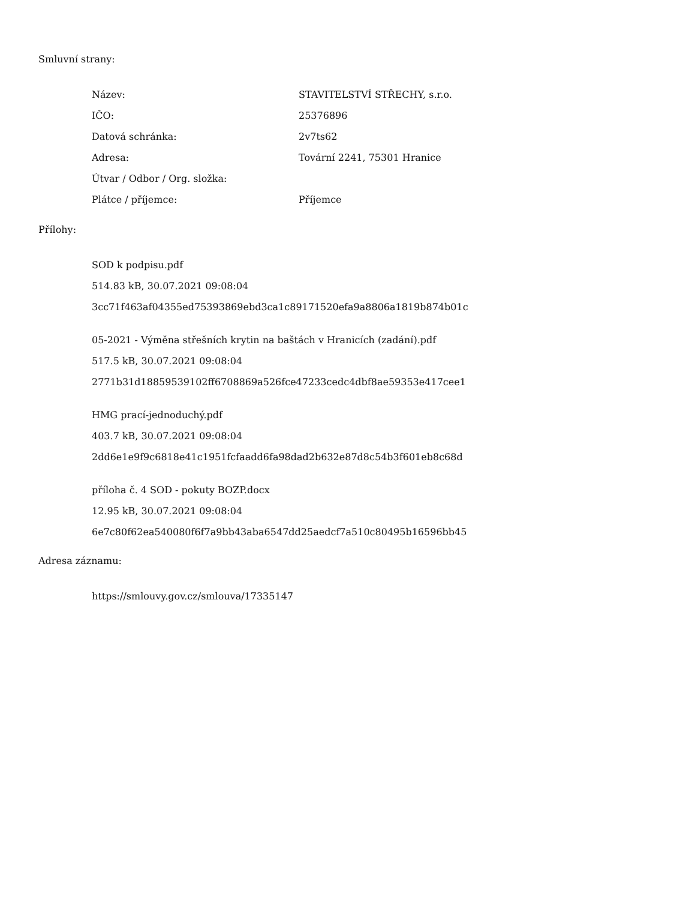Smluvní strany:
| Název: | STAVITELSTVÍ STŘECHY, s.r.o. |
| IČO: | 25376896 |
| Datová schránka: | 2v7ts62 |
| Adresa: | Tovární 2241, 75301 Hranice |
| Útvar / Odbor / Org. složka: | |
| Plátce / příjemce: | Příjemce |
Přílohy:
SOD k podpisu.pdf
514.83 kB, 30.07.2021 09:08:04
3cc71f463af04355ed75393869ebd3ca1c89171520efa9a8806a1819b874b01c
05-2021 - Výměna střešních krytin na baštách v Hranicích (zadání).pdf
517.5 kB, 30.07.2021 09:08:04
2771b31d18859539102ff6708869a526fce47233cedc4dbf8ae59353e417cee1
HMG prací-jednoduchý.pdf
403.7 kB, 30.07.2021 09:08:04
2dd6e1e9f9c6818e41c1951fcfaadd6fa98dad2b632e87d8c54b3f601eb8c68d
příloha č. 4 SOD - pokuty BOZP.docx
12.95 kB, 30.07.2021 09:08:04
6e7c80f62ea540080f6f7a9bb43aba6547dd25aedcf7a510c80495b16596bb45
Adresa záznamu:
https://smlouvy.gov.cz/smlouva/17335147